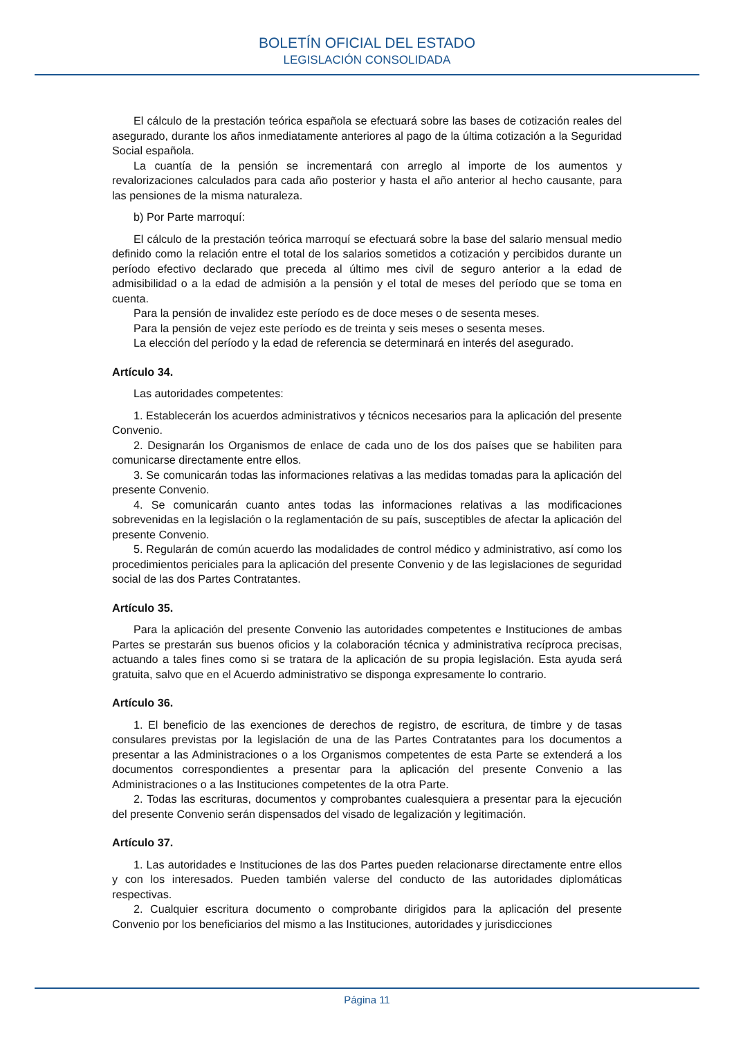BOLETÍN OFICIAL DEL ESTADO
LEGISLACIÓN CONSOLIDADA
El cálculo de la prestación teórica española se efectuará sobre las bases de cotización reales del asegurado, durante los años inmediatamente anteriores al pago de la última cotización a la Seguridad Social española.
La cuantía de la pensión se incrementará con arreglo al importe de los aumentos y revalorizaciones calculados para cada año posterior y hasta el año anterior al hecho causante, para las pensiones de la misma naturaleza.
b) Por Parte marroquí:
El cálculo de la prestación teórica marroquí se efectuará sobre la base del salario mensual medio definido como la relación entre el total de los salarios sometidos a cotización y percibidos durante un período efectivo declarado que preceda al último mes civil de seguro anterior a la edad de admisibilidad o a la edad de admisión a la pensión y el total de meses del período que se toma en cuenta.
Para la pensión de invalidez este período es de doce meses o de sesenta meses.
Para la pensión de vejez este período es de treinta y seis meses o sesenta meses.
La elección del período y la edad de referencia se determinará en interés del asegurado.
Artículo 34.
Las autoridades competentes:
1. Establecerán los acuerdos administrativos y técnicos necesarios para la aplicación del presente Convenio.
2. Designarán los Organismos de enlace de cada uno de los dos países que se habiliten para comunicarse directamente entre ellos.
3. Se comunicarán todas las informaciones relativas a las medidas tomadas para la aplicación del presente Convenio.
4. Se comunicarán cuanto antes todas las informaciones relativas a las modificaciones sobrevenidas en la legislación o la reglamentación de su país, susceptibles de afectar la aplicación del presente Convenio.
5. Regularán de común acuerdo las modalidades de control médico y administrativo, así como los procedimientos periciales para la aplicación del presente Convenio y de las legislaciones de seguridad social de las dos Partes Contratantes.
Artículo 35.
Para la aplicación del presente Convenio las autoridades competentes e Instituciones de ambas Partes se prestarán sus buenos oficios y la colaboración técnica y administrativa recíproca precisas, actuando a tales fines como si se tratara de la aplicación de su propia legislación. Esta ayuda será gratuita, salvo que en el Acuerdo administrativo se disponga expresamente lo contrario.
Artículo 36.
1. El beneficio de las exenciones de derechos de registro, de escritura, de timbre y de tasas consulares previstas por la legislación de una de las Partes Contratantes para los documentos a presentar a las Administraciones o a los Organismos competentes de esta Parte se extenderá a los documentos correspondientes a presentar para la aplicación del presente Convenio a las Administraciones o a las Instituciones competentes de la otra Parte.
2. Todas las escrituras, documentos y comprobantes cualesquiera a presentar para la ejecución del presente Convenio serán dispensados del visado de legalización y legitimación.
Artículo 37.
1. Las autoridades e Instituciones de las dos Partes pueden relacionarse directamente entre ellos y con los interesados. Pueden también valerse del conducto de las autoridades diplomáticas respectivas.
2. Cualquier escritura documento o comprobante dirigidos para la aplicación del presente Convenio por los beneficiarios del mismo a las Instituciones, autoridades y jurisdicciones
Página 11